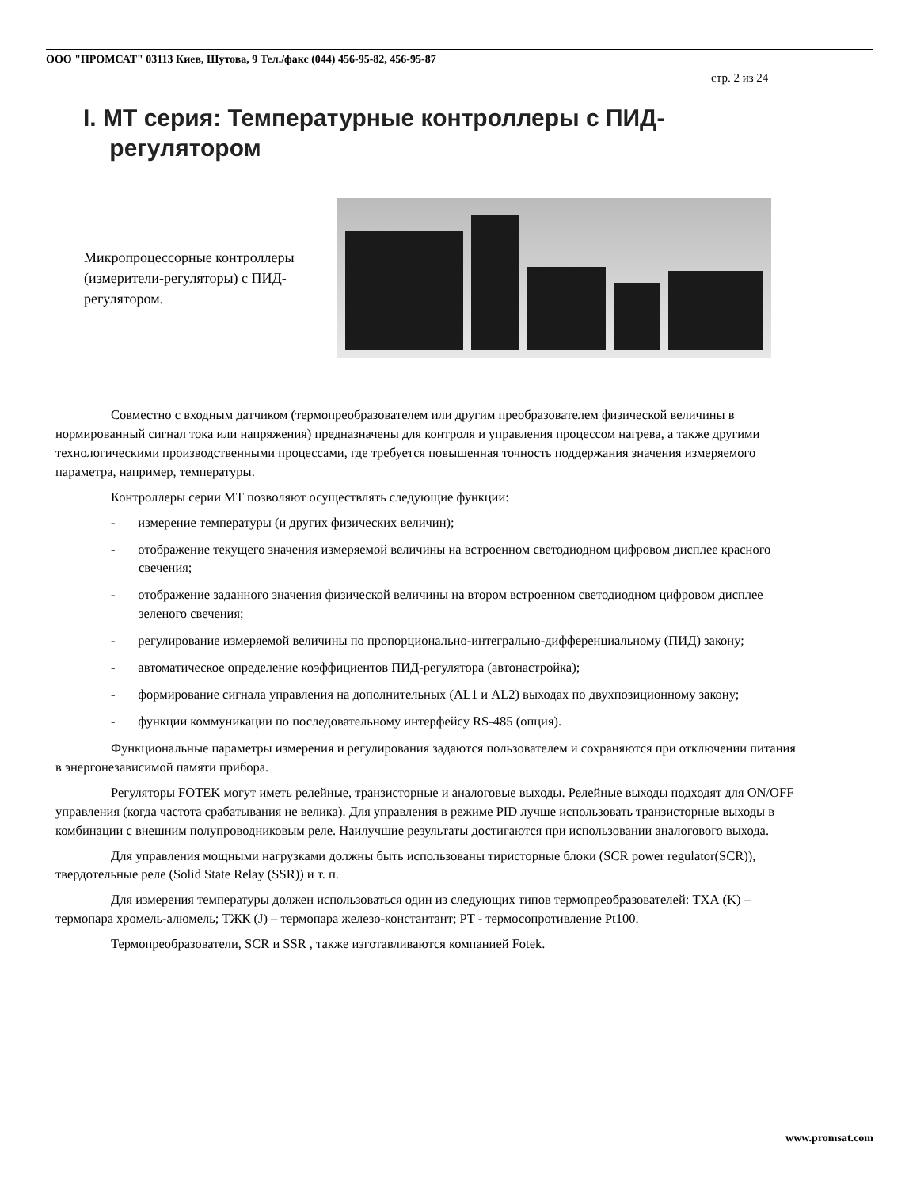ООО "ПРОМСАТ" 03113 Киев, Шутова, 9 Тел./факс (044) 456-95-82, 456-95-87
стр. 2 из 24
I. МТ серия: Температурные контроллеры с ПИД-
регулятором
Микропроцессорные контроллеры (измерители-регуляторы) с ПИД-регулятором.
Совместно с входным датчиком (термопреобразователем или другим преобразователем физической величины в нормированный сигнал тока или напряжения) предназначены для контроля и управления процессом нагрева, а также другими технологическими производственными процессами, где требуется повышенная точность поддержания значения измеряемого параметра, например, температуры.
Контроллеры серии МТ позволяют осуществлять следующие функции:
- измерение температуры (и других физических величин);
- отображение текущего значения измеряемой величины на встроенном светодиодном цифровом дисплее красного свечения;
- отображение заданного значения физической величины на втором встроенном светодиодном цифровом дисплее зеленого свечения;
- регулирование измеряемой величины по пропорционально-интегрально-дифференциальному (ПИД) закону;
- автоматическое определение коэффициентов ПИД-регулятора (автонастройка);
- формирование сигнала управления на дополнительных (AL1 и AL2) выходах по двухпозиционному закону;
- функции коммуникации по последовательному интерфейсу RS-485 (опция).
Функциональные параметры измерения и регулирования задаются пользователем и сохраняются при отключении питания в энергонезависимой памяти прибора.
Регуляторы FOTEK могут иметь релейные, транзисторные и аналоговые выходы. Релейные выходы подходят для ON/OFF управления (когда частота срабатывания не велика). Для управления в режиме PID лучше использовать транзисторные выходы в комбинации с внешним полупроводниковым реле. Наилучшие результаты достигаются при использовании аналогового выхода.
Для управления мощными нагрузками должны быть использованы тиристорные блоки (SCR power regulator(SCR)), твердотельные реле (Solid State Relay (SSR)) и т. п.
Для измерения температуры должен использоваться один из следующих типов термопреобразователей: ТХА (K) – термопара хромель-алюмель; ТЖК (J) – термопара железо-константант; PT - термосопротивление Pt100.
Термопреобразователи, SCR и SSR , также изготавливаются компанией Fotek.
www.promsat.com